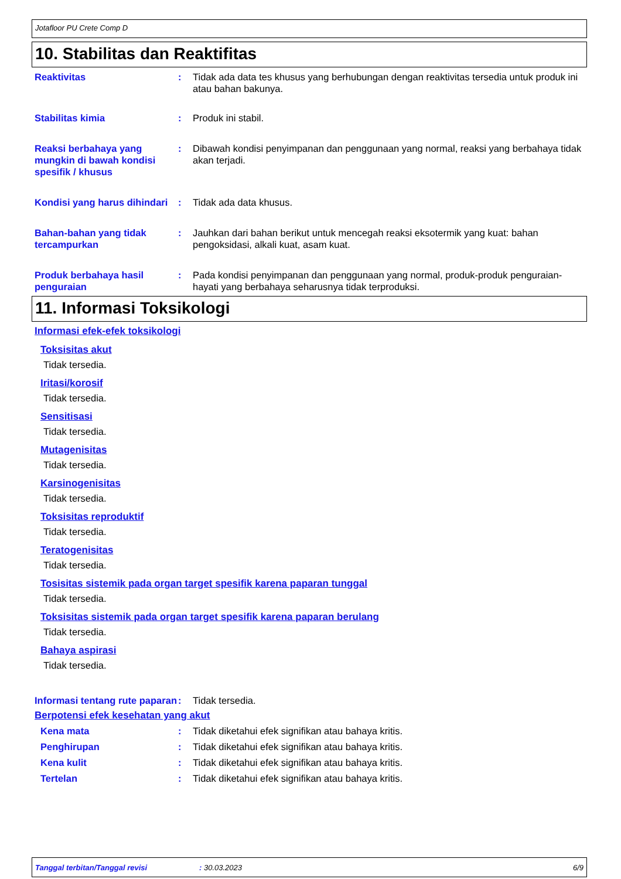Jotafloor PU Crete Comp D
10. Stabilitas dan Reaktifitas
Reaktivitas : Tidak ada data tes khusus yang berhubungan dengan reaktivitas tersedia untuk produk ini atau bahan bakunya.
Stabilitas kimia : Produk ini stabil.
Reaksi berbahaya yang mungkin di bawah kondisi spesifik / khusus
: Dibawah kondisi penyimpanan dan penggunaan yang normal, reaksi yang berbahaya tidak akan terjadi.
Kondisi yang harus dihindari
: Tidak ada data khusus.
Bahan-bahan yang tidak tercampurkan
: Jauhkan dari bahan berikut untuk mencegah reaksi eksotermik yang kuat: bahan pengoksidasi, alkali kuat, asam kuat.
Produk berbahaya hasil penguraian
: Pada kondisi penyimpanan dan penggunaan yang normal, produk-produk penguraian-hayati yang berbahaya seharusnya tidak terproduksi.
11. Informasi Toksikologi
Informasi efek-efek toksikologi
Toksisitas akut
Tidak tersedia.
Iritasi/korosif
Tidak tersedia.
Sensitisasi
Tidak tersedia.
Mutagenisitas
Tidak tersedia.
Karsinogenisitas
Tidak tersedia.
Toksisitas reproduktif
Tidak tersedia.
Teratogenisitas
Tidak tersedia.
Tosisitas sistemik pada organ target spesifik karena paparan tunggal
Tidak tersedia.
Toksisitas sistemik pada organ target spesifik karena paparan berulang
Tidak tersedia.
Bahaya aspirasi
Tidak tersedia.
Informasi tentang rute paparan
: Tidak tersedia.
Berpotensi efek kesehatan yang akut
Kena mata : Tidak diketahui efek signifikan atau bahaya kritis.
Penghirupan : Tidak diketahui efek signifikan atau bahaya kritis.
Kena kulit : Tidak diketahui efek signifikan atau bahaya kritis.
Tertelan : Tidak diketahui efek signifikan atau bahaya kritis.
Tanggal terbitan/Tanggal revisi: 30.03.2023 6/9